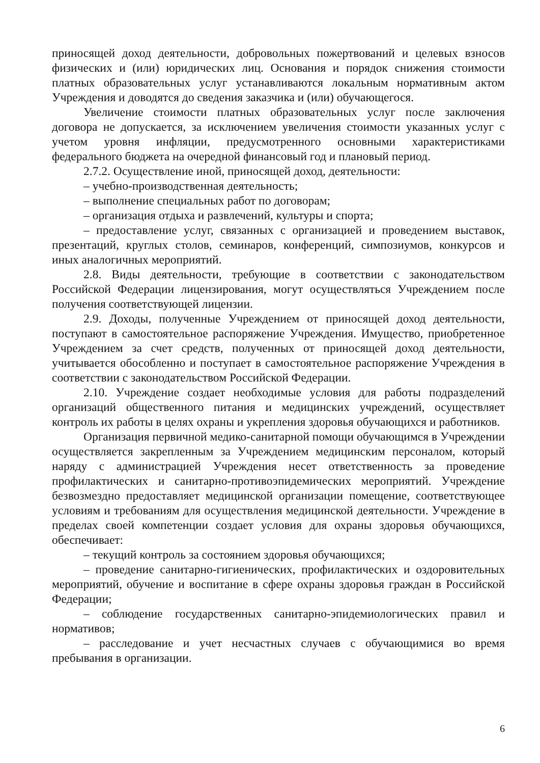приносящей доход деятельности, добровольных пожертвований и целевых взносов физических и (или) юридических лиц. Основания и порядок снижения стоимости платных образовательных услуг устанавливаются локальным нормативным актом Учреждения и доводятся до сведения заказчика и (или) обучающегося.
Увеличение стоимости платных образовательных услуг после заключения договора не допускается, за исключением увеличения стоимости указанных услуг с учетом уровня инфляции, предусмотренного основными характеристиками федерального бюджета на очередной финансовый год и плановый период.
2.7.2. Осуществление иной, приносящей доход, деятельности:
– учебно-производственная деятельность;
– выполнение специальных работ по договорам;
– организация отдыха и развлечений, культуры и спорта;
– предоставление услуг, связанных с организацией и проведением выставок, презентаций, круглых столов, семинаров, конференций, симпозиумов, конкурсов и иных аналогичных мероприятий.
2.8. Виды деятельности, требующие в соответствии с законодательством Российской Федерации лицензирования, могут осуществляться Учреждением после получения соответствующей лицензии.
2.9. Доходы, полученные Учреждением от приносящей доход деятельности, поступают в самостоятельное распоряжение Учреждения. Имущество, приобретенное Учреждением за счет средств, полученных от приносящей доход деятельности, учитывается обособленно и поступает в самостоятельное распоряжение Учреждения в соответствии с законодательством Российской Федерации.
2.10. Учреждение создает необходимые условия для работы подразделений организаций общественного питания и медицинских учреждений, осуществляет контроль их работы в целях охраны и укрепления здоровья обучающихся и работников.
Организация первичной медико-санитарной помощи обучающимся в Учреждении осуществляется закрепленным за Учреждением медицинским персоналом, который наряду с администрацией Учреждения несет ответственность за проведение профилактических и санитарно-противоэпидемических мероприятий. Учреждение безвозмездно предоставляет медицинской организации помещение, соответствующее условиям и требованиям для осуществления медицинской деятельности. Учреждение в пределах своей компетенции создает условия для охраны здоровья обучающихся, обеспечивает:
– текущий контроль за состоянием здоровья обучающихся;
– проведение санитарно-гигиенических, профилактических и оздоровительных мероприятий, обучение и воспитание в сфере охраны здоровья граждан в Российской Федерации;
– соблюдение государственных санитарно-эпидемиологических правил и нормативов;
– расследование и учет несчастных случаев с обучающимися во время пребывания в организации.
6